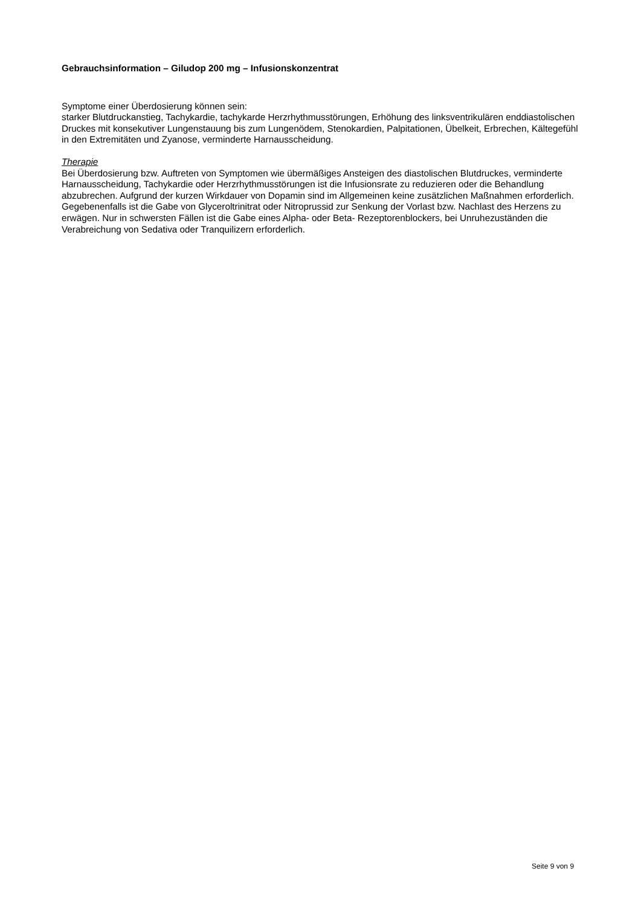Gebrauchsinformation – Giludop 200 mg – Infusionskonzentrat
Symptome einer Überdosierung können sein:
starker Blutdruckanstieg, Tachykardie, tachykarde Herzrhythmusstörungen, Erhöhung des linksventrikulären enddiastolischen Druckes mit konsekutiver Lungenstauung bis zum Lungenödem, Stenokardien, Palpitationen, Übelkeit, Erbrechen, Kältegefühl in den Extremitäten und Zyanose, verminderte Harnausscheidung.
Therapie
Bei Überdosierung bzw. Auftreten von Symptomen wie übermäßiges Ansteigen des diastolischen Blutdruckes, verminderte Harnausscheidung, Tachykardie oder Herzrhythmusstörungen ist die Infusionsrate zu reduzieren oder die Behandlung abzubrechen. Aufgrund der kurzen Wirkdauer von Dopamin sind im Allgemeinen keine zusätzlichen Maßnahmen erforderlich.
Gegebenenfalls ist die Gabe von Glyceroltrinitrat oder Nitroprussid zur Senkung der Vorlast bzw. Nachlast des Herzens zu erwägen. Nur in schwersten Fällen ist die Gabe eines Alpha- oder Beta- Rezeptorenblockers, bei Unruhezuständen die Verabreichung von Sedativa oder Tranquilizern erforderlich.
Seite 9 von 9